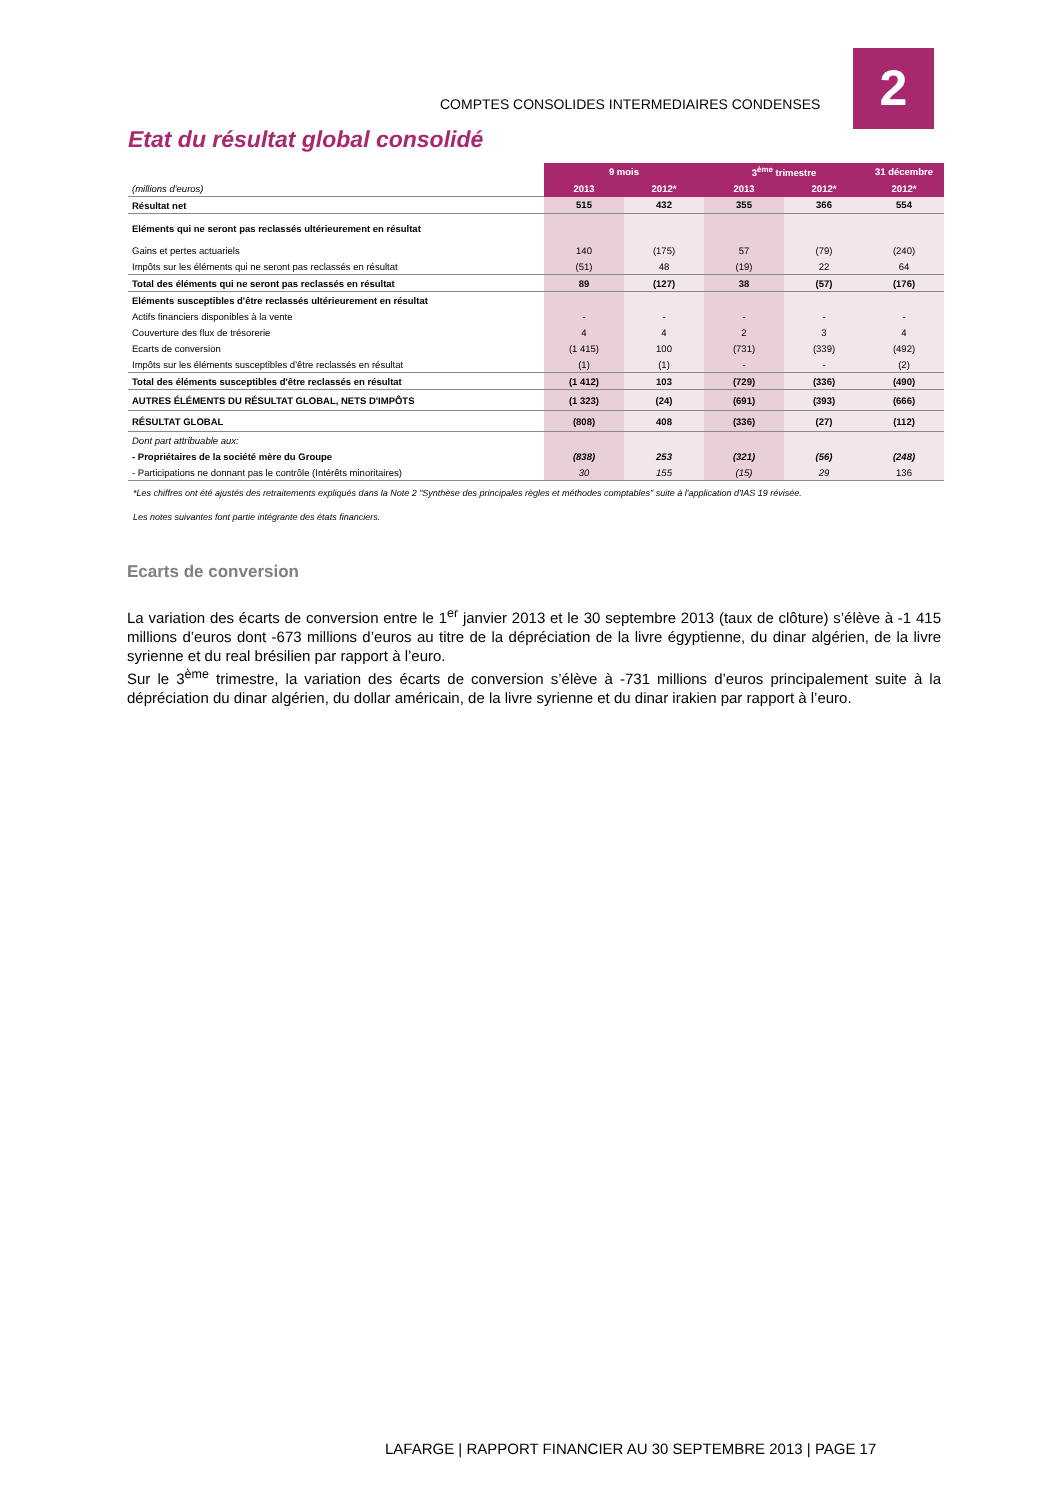COMPTES CONSOLIDES INTERMEDIAIRES CONDENSES
2
Etat du résultat global consolidé
| | 9 mois | | 3<sup>ème</sup> trimestre | | 31 décembre |
| --- | --- | --- | --- | --- | --- |
| (millions d'euros) | 2013 | 2012* | 2013 | 2012* | 2012* |
| Résultat net | 515 | 432 | 355 | 366 | 554 |
| Eléments qui ne seront pas reclassés ultérieurement en résultat | | | | | |
| Gains et pertes actuariels | 140 | (175) | 57 | (79) | (240) |
| Impôts sur les éléments qui ne seront pas reclassés en résultat | (51) | 48 | (19) | 22 | 64 |
| Total des éléments qui ne seront pas reclassés en résultat | 89 | (127) | 38 | (57) | (176) |
| Eléments susceptibles d'être reclassés ultérieurement en résultat | | | | | |
| Actifs financiers disponibles à la vente | - | - | - | - | - |
| Couverture des flux de trésorerie | 4 | 4 | 2 | 3 | 4 |
| Ecarts de conversion | (1 415) | 100 | (731) | (339) | (492) |
| Impôts sur les éléments susceptibles d'être reclassés en résultat | (1) | (1) | - | - | (2) |
| Total des éléments susceptibles d'être reclassés en résultat | (1 412) | 103 | (729) | (336) | (490) |
| AUTRES ÉLÉMENTS DU RÉSULTAT GLOBAL, NETS D'IMPÔTS | (1 323) | (24) | (691) | (393) | (666) |
| RÉSULTAT GLOBAL | (808) | 408 | (336) | (27) | (112) |
| Dont part attribuable aux: | | | | | |
| - Propriétaires de la société mère du Groupe | (838) | 253 | (321) | (56) | (248) |
| - Participations ne donnant pas le contrôle (Intérêts minoritaires) | 30 | 155 | (15) | 29 | 136 |
*Les chiffres ont été ajustés des retraitements expliqués dans la Note 2 "Synthèse des principales règles et méthodes comptables" suite à l'application d'IAS 19 révisée.
Les notes suivantes font partie intégrante des états financiers.
Ecarts de conversion
La variation des écarts de conversion entre le 1<sup>er</sup> janvier 2013 et le 30 septembre 2013 (taux de clôture) s’élève à -1 415 millions d’euros dont -673 millions d’euros au titre de la dépréciation de la livre égyptienne, du dinar algérien, de la livre syrienne et du real brésilien par rapport à l’euro.
Sur le 3<sup>ème</sup> trimestre, la variation des écarts de conversion s’élève à -731 millions d’euros principalement suite à la dépréciation du dinar algérien, du dollar américain, de la livre syrienne et du dinar irakien par rapport à l’euro.
LAFARGE | RAPPORT FINANCIER AU 30 SEPTEMBRE 2013 | PAGE 17